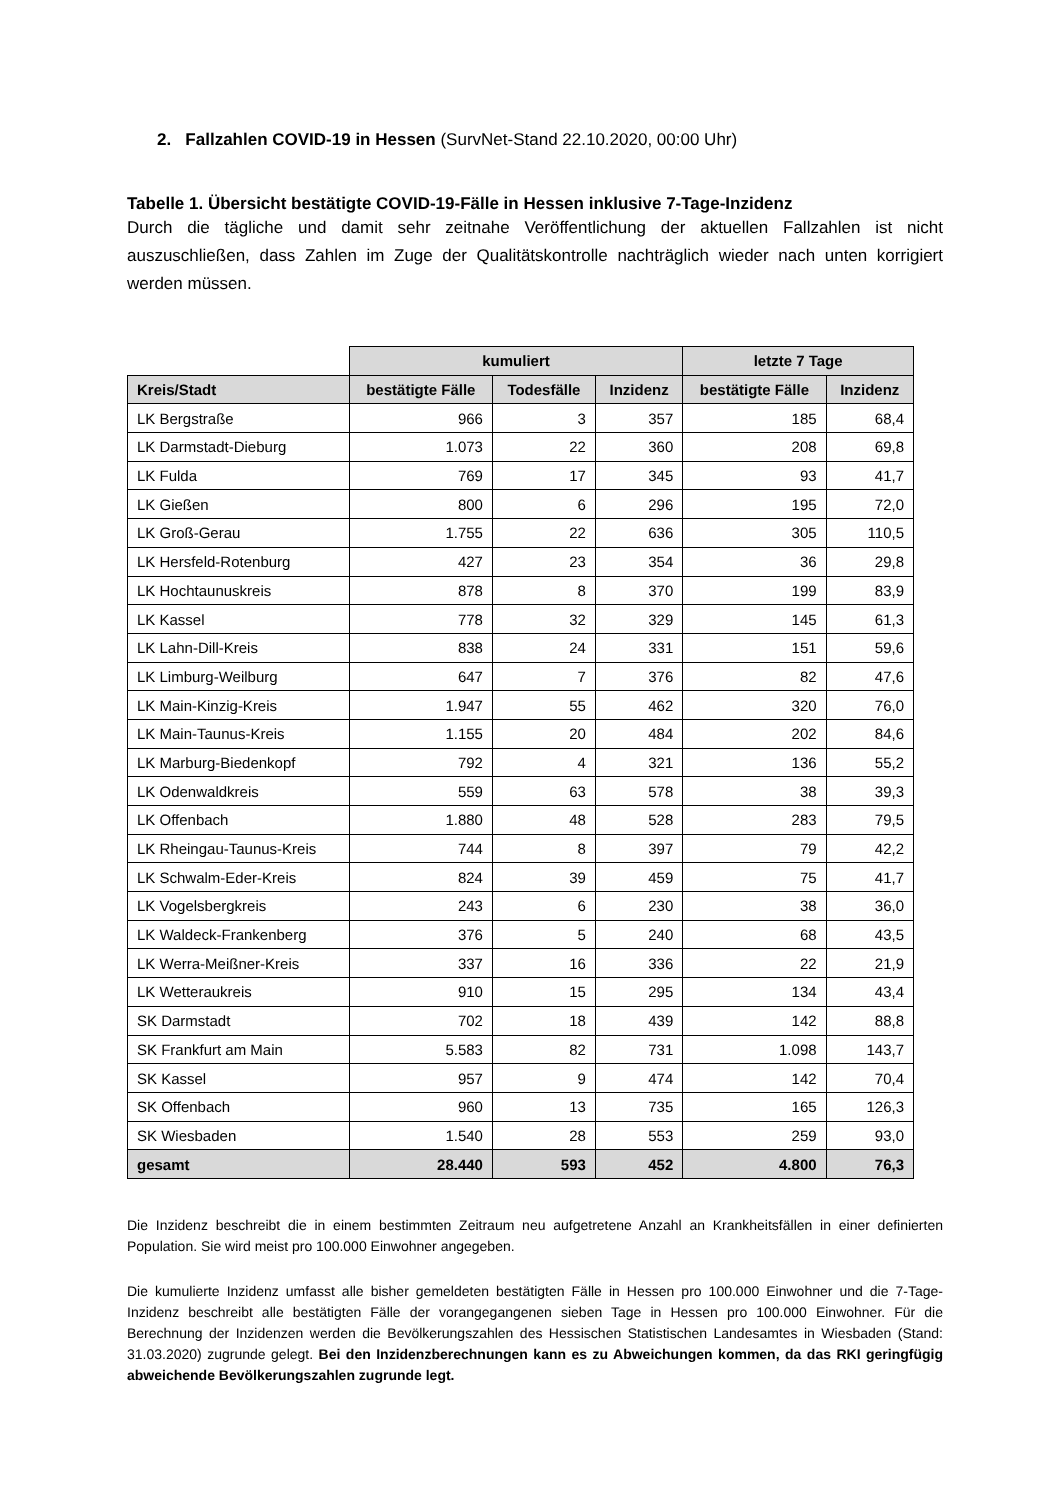2. Fallzahlen COVID-19 in Hessen (SurvNet-Stand 22.10.2020, 00:00 Uhr)
Tabelle 1. Übersicht bestätigte COVID-19-Fälle in Hessen inklusive 7-Tage-Inzidenz
Durch die tägliche und damit sehr zeitnahe Veröffentlichung der aktuellen Fallzahlen ist nicht auszuschließen, dass Zahlen im Zuge der Qualitätskontrolle nachträglich wieder nach unten korrigiert werden müssen.
| | kumuliert | | | letzte 7 Tage | |
| --- | --- | --- | --- | --- | --- |
| Kreis/Stadt | bestätigte Fälle | Todesfälle | Inzidenz | bestätigte Fälle | Inzidenz |
| LK Bergstraße | 966 | 3 | 357 | 185 | 68,4 |
| LK Darmstadt-Dieburg | 1.073 | 22 | 360 | 208 | 69,8 |
| LK Fulda | 769 | 17 | 345 | 93 | 41,7 |
| LK Gießen | 800 | 6 | 296 | 195 | 72,0 |
| LK Groß-Gerau | 1.755 | 22 | 636 | 305 | 110,5 |
| LK Hersfeld-Rotenburg | 427 | 23 | 354 | 36 | 29,8 |
| LK Hochtaunuskreis | 878 | 8 | 370 | 199 | 83,9 |
| LK Kassel | 778 | 32 | 329 | 145 | 61,3 |
| LK Lahn-Dill-Kreis | 838 | 24 | 331 | 151 | 59,6 |
| LK Limburg-Weilburg | 647 | 7 | 376 | 82 | 47,6 |
| LK Main-Kinzig-Kreis | 1.947 | 55 | 462 | 320 | 76,0 |
| LK Main-Taunus-Kreis | 1.155 | 20 | 484 | 202 | 84,6 |
| LK Marburg-Biedenkopf | 792 | 4 | 321 | 136 | 55,2 |
| LK Odenwaldkreis | 559 | 63 | 578 | 38 | 39,3 |
| LK Offenbach | 1.880 | 48 | 528 | 283 | 79,5 |
| LK Rheingau-Taunus-Kreis | 744 | 8 | 397 | 79 | 42,2 |
| LK Schwalm-Eder-Kreis | 824 | 39 | 459 | 75 | 41,7 |
| LK Vogelsbergkreis | 243 | 6 | 230 | 38 | 36,0 |
| LK Waldeck-Frankenberg | 376 | 5 | 240 | 68 | 43,5 |
| LK Werra-Meißner-Kreis | 337 | 16 | 336 | 22 | 21,9 |
| LK Wetteraukreis | 910 | 15 | 295 | 134 | 43,4 |
| SK Darmstadt | 702 | 18 | 439 | 142 | 88,8 |
| SK Frankfurt am Main | 5.583 | 82 | 731 | 1.098 | 143,7 |
| SK Kassel | 957 | 9 | 474 | 142 | 70,4 |
| SK Offenbach | 960 | 13 | 735 | 165 | 126,3 |
| SK Wiesbaden | 1.540 | 28 | 553 | 259 | 93,0 |
| gesamt | 28.440 | 593 | 452 | 4.800 | 76,3 |
Die Inzidenz beschreibt die in einem bestimmten Zeitraum neu aufgetretene Anzahl an Krankheitsfällen in einer definierten Population. Sie wird meist pro 100.000 Einwohner angegeben.
Die kumulierte Inzidenz umfasst alle bisher gemeldeten bestätigten Fälle in Hessen pro 100.000 Einwohner und die 7-Tage-Inzidenz beschreibt alle bestätigten Fälle der vorangegangenen sieben Tage in Hessen pro 100.000 Einwohner. Für die Berechnung der Inzidenzen werden die Bevölkerungszahlen des Hessischen Statistischen Landesamtes in Wiesbaden (Stand: 31.03.2020) zugrunde gelegt. Bei den Inzidenzberechnungen kann es zu Abweichungen kommen, da das RKI geringfügig abweichende Bevölkerungszahlen zugrunde legt.